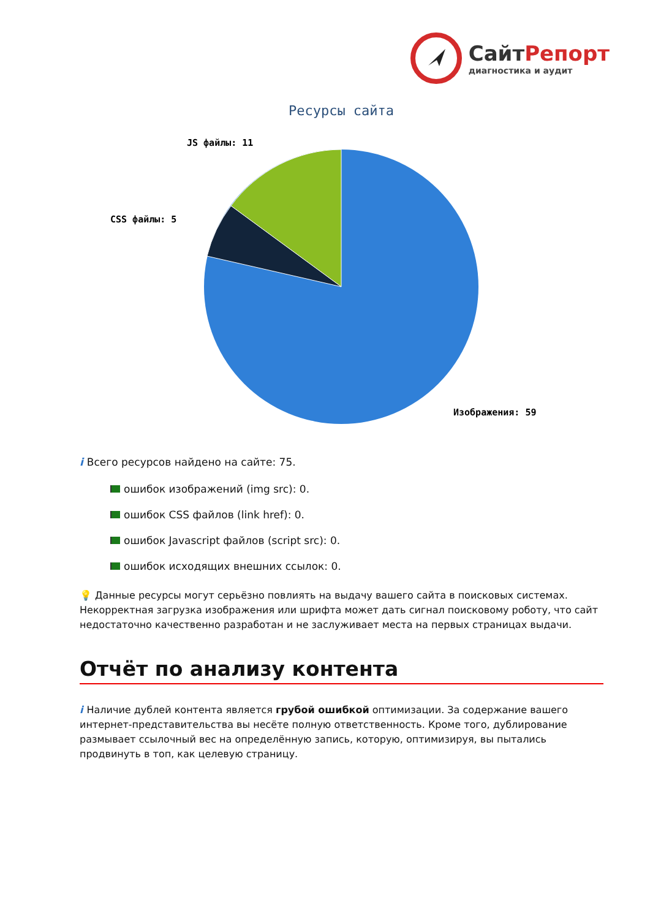СайтРепорт
диагностика и аудит
Ресурсы сайта
JS файлы: 11
CSS файлы: 5
Изображения: 59
i Всего ресурсов найдено на сайте: 75.
ошибок изображений (img src): 0.
ошибок CSS файлов (link href): 0.
ошибок Javascript файлов (script src): 0.
ошибок исходящих внешних ссылок: 0.
💡 Данные ресурсы могут серьёзно повлиять на выдачу вашего сайта в поисковых системах. Некорректная загрузка изображения или шрифта может дать сигнал поисковому роботу, что сайт недостаточно качественно разработан и не заслуживает места на первых страницах выдачи.
Отчёт по анализу контента
i Наличие дублей контента является грубой ошибкой оптимизации. За содержание вашего интернет-представительства вы несёте полную ответственность. Кроме того, дублирование размывает ссылочный вес на определённую запись, которую, оптимизируя, вы пытались продвинуть в топ, как целевую страницу.